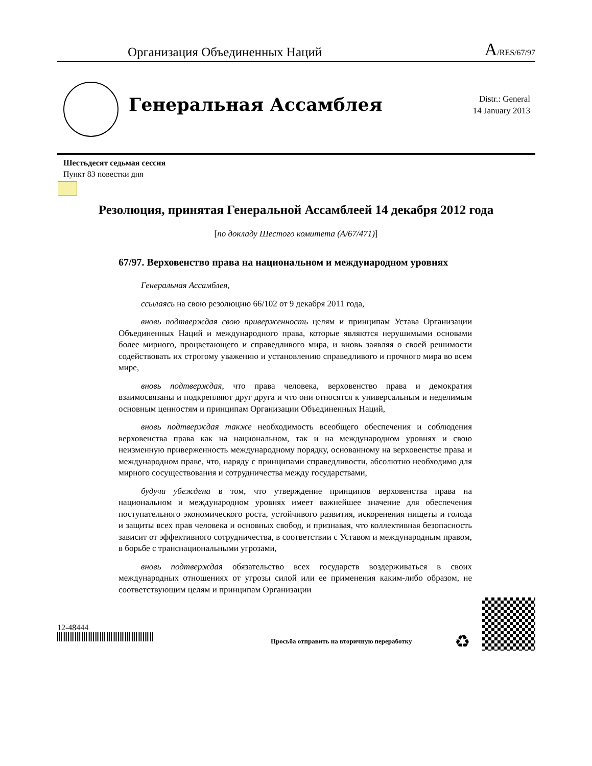Организация Объединенных Наций A/RES/67/97
Генеральная Ассамблея
Distr.: General
14 January 2013
Шестьдесят седьмая сессия
Пункт 83 повестки дня
Резолюция, принятая Генеральной Ассамблеей 14 декабря 2012 года
[по докладу Шестого комитета (A/67/471)]
67/97. Верховенство права на национальном и международном уровнях
Генеральная Ассамблея,
ссылаясь на свою резолюцию 66/102 от 9 декабря 2011 года,
вновь подтверждая свою приверженность целям и принципам Устава Организации Объединенных Наций и международного права, которые являются нерушимыми основами более мирного, процветающего и справедливого мира, и вновь заявляя о своей решимости содействовать их строгому уважению и установлению справедливого и прочного мира во всем мире,
вновь подтверждая, что права человека, верховенство права и демократия взаимосвязаны и подкрепляют друг друга и что они относятся к универсальным и неделимым основным ценностям и принципам Организации Объединенных Наций,
вновь подтверждая также необходимость всеобщего обеспечения и соблюдения верховенства права как на национальном, так и на международном уровнях и свою неизменную приверженность международному порядку, основанному на верховенстве права и международном праве, что, наряду с принципами справедливости, абсолютно необходимо для мирного сосуществования и сотрудничества между государствами,
будучи убеждена в том, что утверждение принципов верховенства права на национальном и международном уровнях имеет важнейшее значение для обеспечения поступательного экономического роста, устойчивого развития, искоренения нищеты и голода и защиты всех прав человека и основных свобод, и признавая, что коллективная безопасность зависит от эффективного сотрудничества, в соответствии с Уставом и международным правом, в борьбе с транснациональными угрозами,
вновь подтверждая обязательство всех государств воздерживаться в своих международных отношениях от угрозы силой или ее применения каким-либо образом, не соответствующим целям и принципам Организации
12-48444
Просьба отправить на вторичную переработку
♻